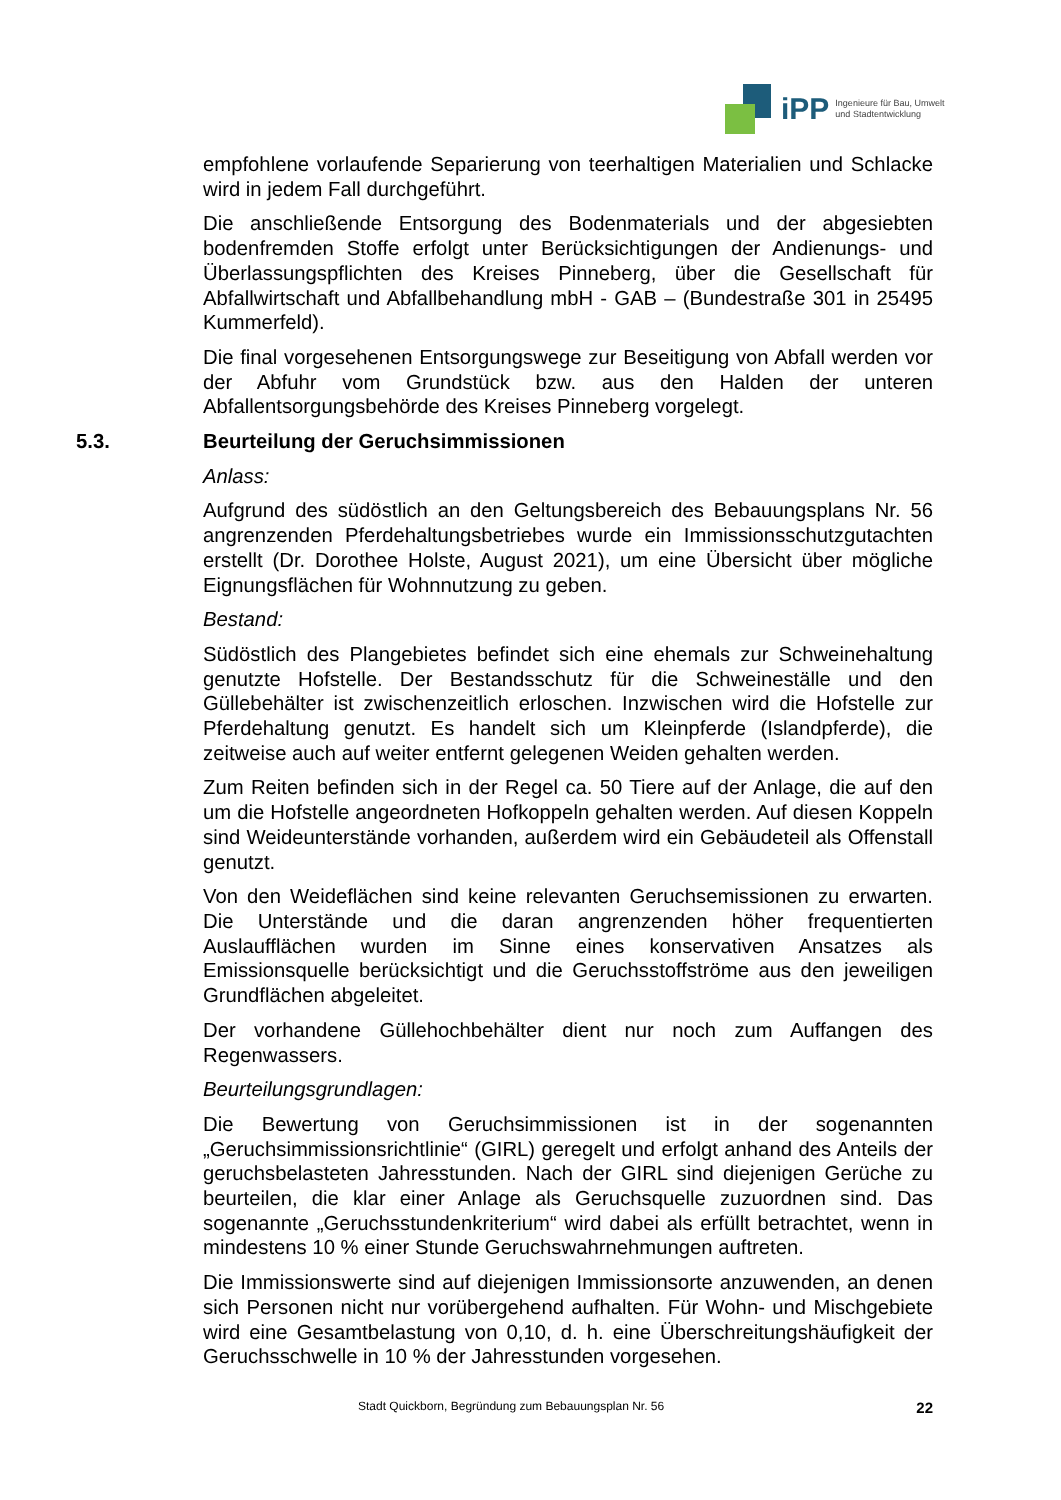iPP Ingenieure für Bau, Umwelt
und Stadtentwicklung
empfohlene vorlaufende Separierung von teerhaltigen Materialien und Schlacke wird in jedem Fall durchgeführt.
Die anschließende Entsorgung des Bodenmaterials und der abgesiebten bodenfremden Stoffe erfolgt unter Berücksichtigungen der Andienungs- und Überlassungspflichten des Kreises Pinneberg, über die Gesellschaft für Abfallwirtschaft und Abfallbehandlung mbH - GAB – (Bundestraße 301 in 25495 Kummerfeld).
Die final vorgesehenen Entsorgungswege zur Beseitigung von Abfall werden vor der Abfuhr vom Grundstück bzw. aus den Halden der unteren Abfallentsorgungsbehörde des Kreises Pinneberg vorgelegt.
5.3. Beurteilung der Geruchsimmissionen
Anlass:
Aufgrund des südöstlich an den Geltungsbereich des Bebauungsplans Nr. 56 angrenzenden Pferdehaltungsbetriebes wurde ein Immissionsschutzgutachten erstellt (Dr. Dorothee Holste, August 2021), um eine Übersicht über mögliche Eignungsflächen für Wohnnutzung zu geben.
Bestand:
Südöstlich des Plangebietes befindet sich eine ehemals zur Schweinehaltung genutzte Hofstelle. Der Bestandsschutz für die Schweineställe und den Güllebehälter ist zwischenzeitlich erloschen. Inzwischen wird die Hofstelle zur Pferdehaltung genutzt. Es handelt sich um Kleinpferde (Islandpferde), die zeitweise auch auf weiter entfernt gelegenen Weiden gehalten werden.
Zum Reiten befinden sich in der Regel ca. 50 Tiere auf der Anlage, die auf den um die Hofstelle angeordneten Hofkoppeln gehalten werden. Auf diesen Koppeln sind Weideunterstände vorhanden, außerdem wird ein Gebäudeteil als Offenstall genutzt.
Von den Weideflächen sind keine relevanten Geruchsemissionen zu erwarten. Die Unterstände und die daran angrenzenden höher frequentierten Auslaufflächen wurden im Sinne eines konservativen Ansatzes als Emissionsquelle berücksichtigt und die Geruchsstoffströme aus den jeweiligen Grundflächen abgeleitet.
Der vorhandene Güllehochbehälter dient nur noch zum Auffangen des Regenwassers.
Beurteilungsgrundlagen:
Die Bewertung von Geruchsimmissionen ist in der sogenannten „Geruchsimmissionsrichtlinie“ (GIRL) geregelt und erfolgt anhand des Anteils der geruchsbelasteten Jahresstunden. Nach der GIRL sind diejenigen Gerüche zu beurteilen, die klar einer Anlage als Geruchsquelle zuzuordnen sind. Das sogenannte „Geruchsstundenkriterium“ wird dabei als erfüllt betrachtet, wenn in mindestens 10 % einer Stunde Geruchswahrnehmungen auftreten.
Die Immissionswerte sind auf diejenigen Immissionsorte anzuwenden, an denen sich Personen nicht nur vorübergehend aufhalten. Für Wohn- und Mischgebiete wird eine Gesamtbelastung von 0,10, d. h. eine Überschreitungshäufigkeit der Geruchsschwelle in 10 % der Jahresstunden vorgesehen.
Stadt Quickborn, Begründung zum Bebauungsplan Nr. 56 22